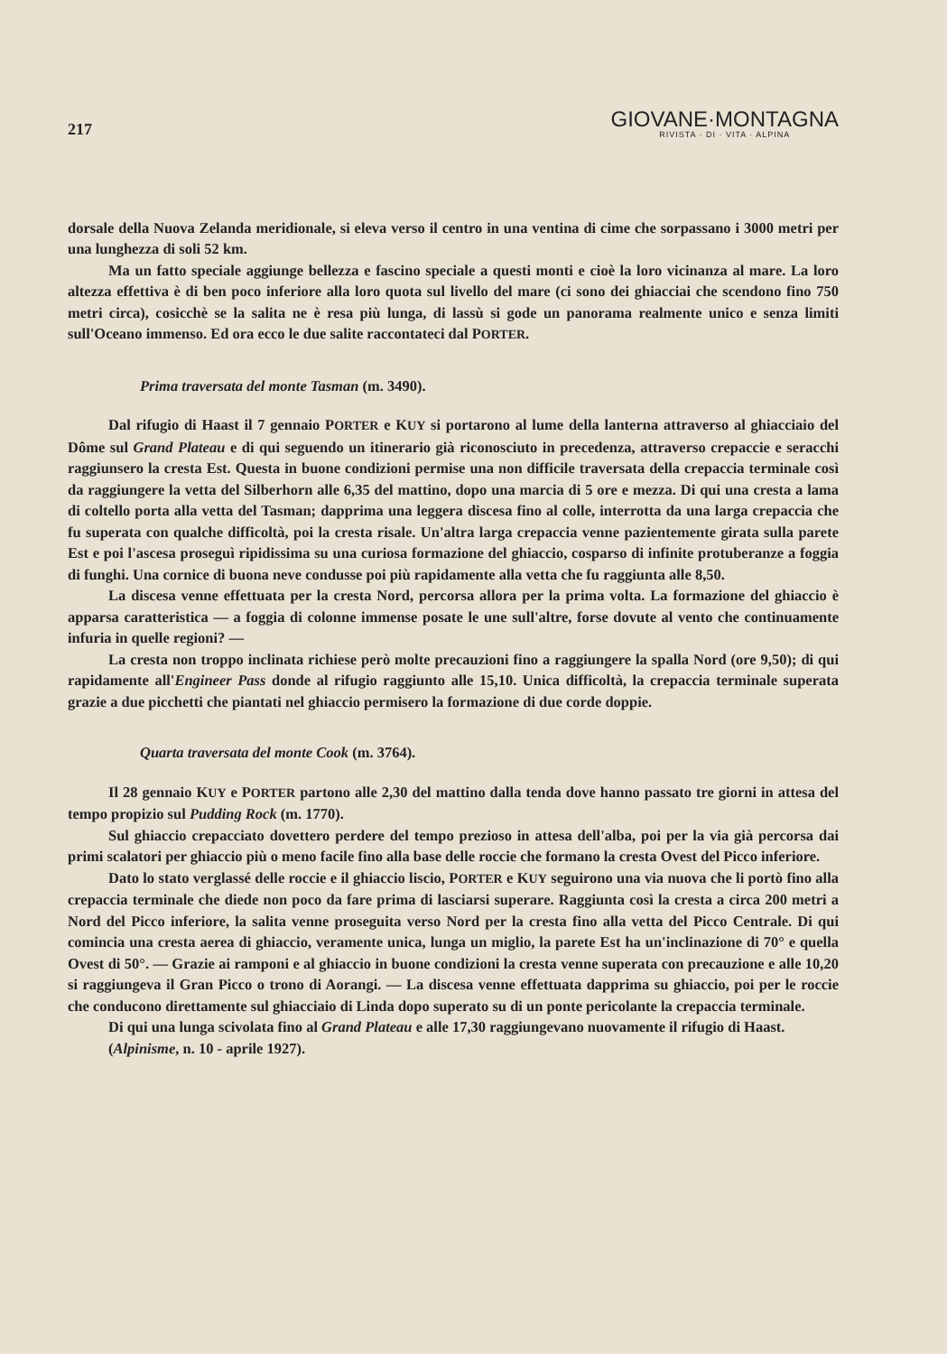217
GIOVANE·MONTAGNA
RIVISTA · DI · VITA · ALPINA
dorsale della Nuova Zelanda meridionale, si eleva verso il centro in una ventina di cime che sorpassano i 3000 metri per una lunghezza di soli 52 km.
Ma un fatto speciale aggiunge bellezza e fascino speciale a questi monti e cioè la loro vicinanza al mare. La loro altezza effettiva è di ben poco inferiore alla loro quota sul livello del mare (ci sono dei ghiacciai che scendono fino 750 metri circa), cosicchè se la salita ne è resa più lunga, di lassù si gode un panorama realmente unico e senza limiti sull'Oceano immenso. Ed ora ecco le due salite raccontateci dal PORTER.
Prima traversata del monte Tasman (m. 3490).
Dal rifugio di Haast il 7 gennaio PORTER e KUY si portarono al lume della lanterna attraverso al ghiacciaio del Dôme sul Grand Plateau e di qui seguendo un itinerario già riconosciuto in precedenza, attraverso crepaccie e seracchi raggiunsero la cresta Est. Questa in buone condizioni permise una non difficile traversata della crepaccia terminale così da raggiungere la vetta del Silberhorn alle 6,35 del mattino, dopo una marcia di 5 ore e mezza. Di qui una cresta a lama di coltello porta alla vetta del Tasman; dapprima una leggera discesa fino al colle, interrotta da una larga crepaccia che fu superata con qualche difficoltà, poi la cresta risale. Un'altra larga crepaccia venne pazientemente girata sulla parete Est e poi l'ascesa proseguì ripidissima su una curiosa formazione del ghiaccio, cosparso di infinite protuberanze a foggia di funghi. Una cornice di buona neve condusse poi più rapidamente alla vetta che fu raggiunta alle 8,50.
La discesa venne effettuata per la cresta Nord, percorsa allora per la prima volta. La formazione del ghiaccio è apparsa caratteristica — a foggia di colonne immense posate le une sull'altre, forse dovute al vento che continuamente infuria in quelle regioni? —
La cresta non troppo inclinata richiese però molte precauzioni fino a raggiungere la spalla Nord (ore 9,50); di qui rapidamente all'Engineer Pass donde al rifugio raggiunto alle 15,10. Unica difficoltà, la crepaccia terminale superata grazie a due picchetti che piantati nel ghiaccio permisero la formazione di due corde doppie.
Quarta traversata del monte Cook (m. 3764).
Il 28 gennaio KUY e PORTER partono alle 2,30 del mattino dalla tenda dove hanno passato tre giorni in attesa del tempo propizio sul Pudding Rock (m. 1770).
Sul ghiaccio crepacciato dovettero perdere del tempo prezioso in attesa dell'alba, poi per la via già percorsa dai primi scalatori per ghiaccio più o meno facile fino alla base delle roccie che formano la cresta Ovest del Picco inferiore.
Dato lo stato verglassé delle roccie e il ghiaccio liscio, PORTER e KUY seguirono una via nuova che li portò fino alla crepaccia terminale che diede non poco da fare prima di lasciarsi superare. Raggiunta così la cresta a circa 200 metri a Nord del Picco inferiore, la salita venne proseguita verso Nord per la cresta fino alla vetta del Picco Centrale. Di qui comincia una cresta aerea di ghiaccio, veramente unica, lunga un miglio, la parete Est ha un'inclinazione di 70° e quella Ovest di 50°. — Grazie ai ramponi e al ghiaccio in buone condizioni la cresta venne superata con precauzione e alle 10,20 si raggiungeva il Gran Picco o trono di Aorangi. — La discesa venne effettuata dapprima su ghiaccio, poi per le roccie che conducono direttamente sul ghiacciaio di Linda dopo superato su di un ponte pericolante la crepaccia terminale.
Di qui una lunga scivolata fino al Grand Plateau e alle 17,30 raggiungevano nuovamente il rifugio di Haast.
(Alpinisme, n. 10 - aprile 1927).